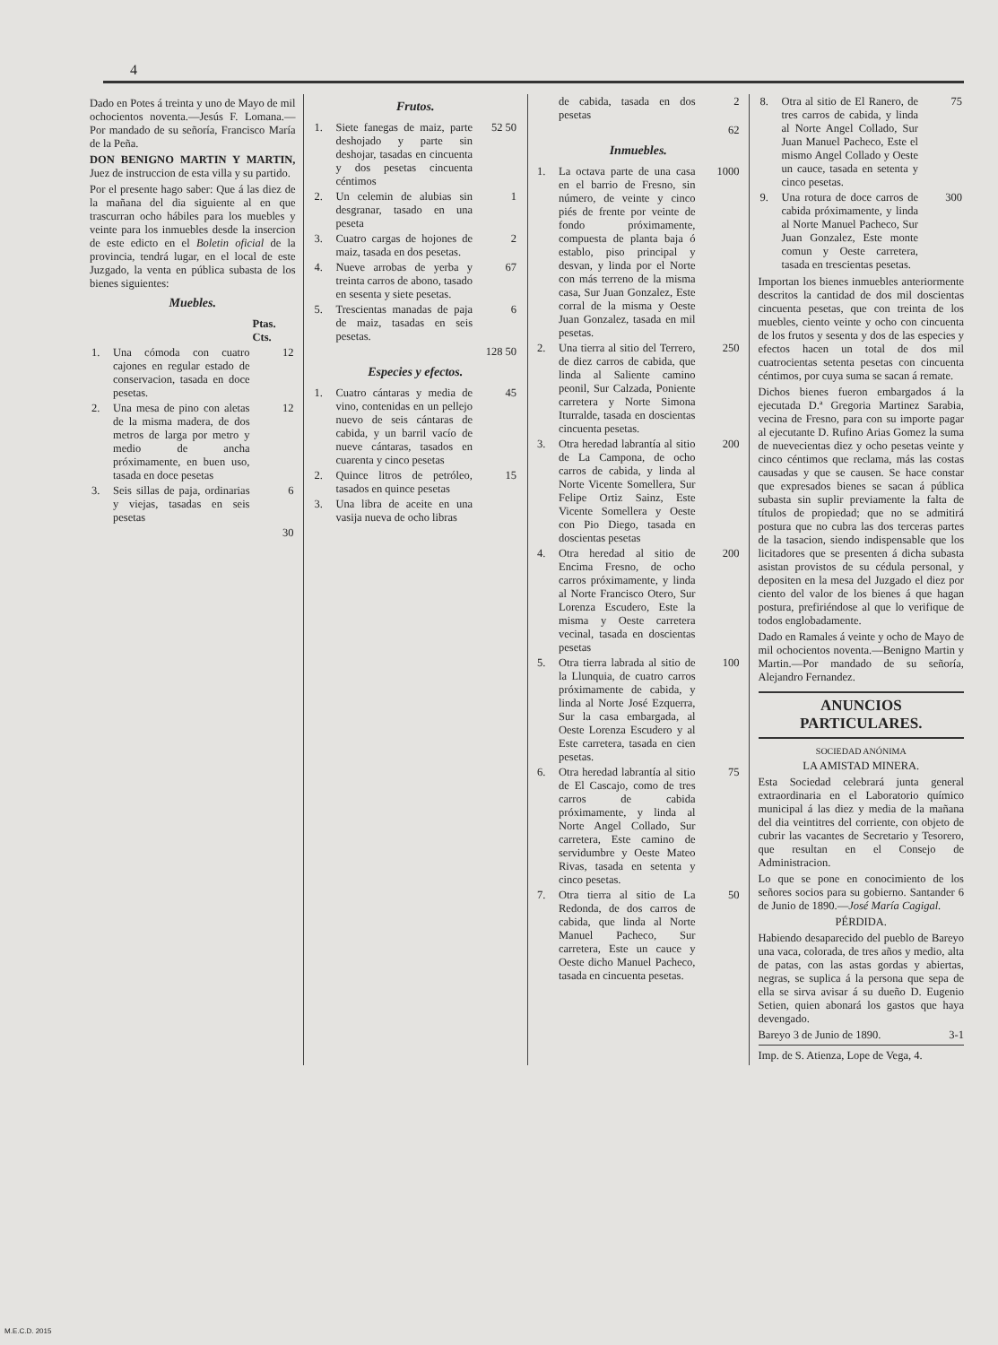4
Dado en Potes á treinta y uno de Mayo de mil ochocientos noventa.—Jesús F. Lomana.—Por mandado de su señoría, Francisco María de la Peña.
DON BENIGNO MARTIN Y MARTIN, Juez de instruccion de esta villa y su partido.
Por el presente hago saber: Que á las diez de la mañana del dia siguiente al en que trascurran ocho hábiles para los muebles y veinte para los inmuebles desde la insercion de este edicto en el Boletin oficial de la provincia, tendrá lugar, en el local de este Juzgado, la venta en pública subasta de los bienes siguientes:
Muebles.
| | | Ptas. Cts. |
| --- | --- | --- |
| 1. | Una cómoda con cuatro cajones en regular estado de conservacion, tasada en doce pesetas. | 12 |
| 2. | Una mesa de pino con aletas de la misma madera, de dos metros de larga por metro y medio de ancha próximamente, en buen uso, tasada en doce pesetas | 12 |
| 3. | Seis sillas de paja, ordinarias y viejas, tasadas en seis pesetas | 6 |
| | | 30 |
Frutos.
| 1. | Siete fanegas de maiz, parte deshojado y parte sin deshojar, tasadas en cincuenta y dos pesetas cincuenta céntimos | 52 50 |
| 2. | Un celemin de alubias sin desgranar, tasado en una peseta | 1 |
| 3. | Cuatro cargas de hojones de maiz, tasada en dos pesetas. | 2 |
| 4. | Nueve arrobas de yerba y treinta carros de abono, tasado en sesenta y siete pesetas. | 67 |
| 5. | Trescientas manadas de paja de maiz, tasadas en seis pesetas. | 6 |
| | | 128 50 |
Especies y efectos.
| 1. | Cuatro cántaras y media de vino, contenidas en un pellejo nuevo de seis cántaras de cabida, y un barril vacío de nueve cántaras, tasados en cuarenta y cinco pesetas | 45 |
| 2. | Quince litros de petróleo, tasados en quince pesetas | 15 |
| 3. | Una libra de aceite en una vasija nueva de ocho libras | |
| | de cabida, tasada en dos pesetas | 2 |
| | | 62 |
Inmuebles.
| 1. | La octava parte de una casa en el barrio de Fresno, sin número, de veinte y cinco piés de frente por veinte de fondo próximamente, compuesta de planta baja ó establo, piso principal y desvan, y linda por el Norte con más terreno de la misma casa, Sur Juan Gonzalez, Este corral de la misma y Oeste Juan Gonzalez, tasada en mil pesetas. | 1000 |
| 2. | Una tierra al sitio del Terrero, de diez carros de cabida, que linda al Saliente camino peonil, Sur Calzada, Poniente carretera y Norte Simona Iturralde, tasada en doscientas cincuenta pesetas. | 250 |
| 3. | Otra heredad labrantía al sitio de La Campona, de ocho carros de cabida, y linda al Norte Vicente Somellera, Sur Felipe Ortiz Sainz, Este Vicente Somellera y Oeste con Pio Diego, tasada en doscientas pesetas | 200 |
| 4. | Otra heredad al sitio de Encima Fresno, de ocho carros próximamente, y linda al Norte Francisco Otero, Sur Lorenza Escudero, Este la misma y Oeste carretera vecinal, tasada en doscientas pesetas | 200 |
| 5. | Otra tierra labrada al sitio de la Llunquia, de cuatro carros próximamente de cabida, y linda al Norte José Ezquerra, Sur la casa embargada, al Oeste Lorenza Escudero y al Este carretera, tasada en cien pesetas. | 100 |
| 6. | Otra heredad labrantía al sitio de El Cascajo, como de tres carros de cabida próximamente, y linda al Norte Angel Collado, Sur carretera, Este camino de servidumbre y Oeste Mateo Rivas, tasada en setenta y cinco pesetas. | 75 |
| 7. | Otra tierra al sitio de La Redonda, de dos carros de cabida, que linda al Norte Manuel Pacheco, Sur carretera, Este un cauce y Oeste dicho Manuel Pacheco, tasada en cincuenta pesetas. | 50 |
| 8. | Otra al sitio de El Ranero, de tres carros de cabida, y linda al Norte Angel Collado, Sur Juan Manuel Pacheco, Este el mismo Angel Collado y Oeste un cauce, tasada en setenta y cinco pesetas. | 75 |
| 9. | Una rotura de doce carros de cabida próximamente, y linda al Norte Manuel Pacheco, Sur Juan Gonzalez, Este monte comun y Oeste carretera, tasada en trescientas pesetas. | 300 |
Importan los bienes inmuebles anteriormente descritos la cantidad de dos mil doscientas cincuenta pesetas, que con treinta de los muebles, ciento veinte y ocho con cincuenta de los frutos y sesenta y dos de las especies y efectos hacen un total de dos mil cuatrocientas setenta pesetas con cincuenta céntimos, por cuya suma se sacan á remate.
Dichos bienes fueron embargados á la ejecutada D.ª Gregoria Martinez Sarabia, vecina de Fresno, para con su importe pagar al ejecutante D. Rufino Arias Gomez la suma de nuevecientas diez y ocho pesetas veinte y cinco céntimos que reclama, más las costas causadas y que se causen. Se hace constar que expresados bienes se sacan á pública subasta sin suplir previamente la falta de títulos de propiedad; que no se admitirá postura que no cubra las dos terceras partes de la tasacion, siendo indispensable que los licitadores que se presenten á dicha subasta asistan provistos de su cédula personal, y depositen en la mesa del Juzgado el diez por ciento del valor de los bienes á que hagan postura, prefiriéndose al que lo verifique de todos englobadamente.
Dado en Ramales á veinte y ocho de Mayo de mil ochocientos noventa.—Benigno Martin y Martin.—Por mandado de su señoría, Alejandro Fernandez.
ANUNCIOS PARTICULARES.
SOCIEDAD ANÓNIMA
LA AMISTAD MINERA.
Esta Sociedad celebrará junta general extraordinaria en el Laboratorio químico municipal á las diez y media de la mañana del dia veintitres del corriente, con objeto de cubrir las vacantes de Secretario y Tesorero, que resultan en el Consejo de Administracion.
Lo que se pone en conocimiento de los señores socios para su gobierno. Santander 6 de Junio de 1890.—José María Cagigal.
PÉRDIDA.
Habiendo desaparecido del pueblo de Bareyo una vaca, colorada, de tres años y medio, alta de patas, con las astas gordas y abiertas, negras, se suplica á la persona que sepa de ella se sirva avisar á su dueño D. Eugenio Setien, quien abonará los gastos que haya devengado.
Bareyo 3 de Junio de 1890. 3-1
Imp. de S. Atienza, Lope de Vega, 4.
M.E.C.D. 2015